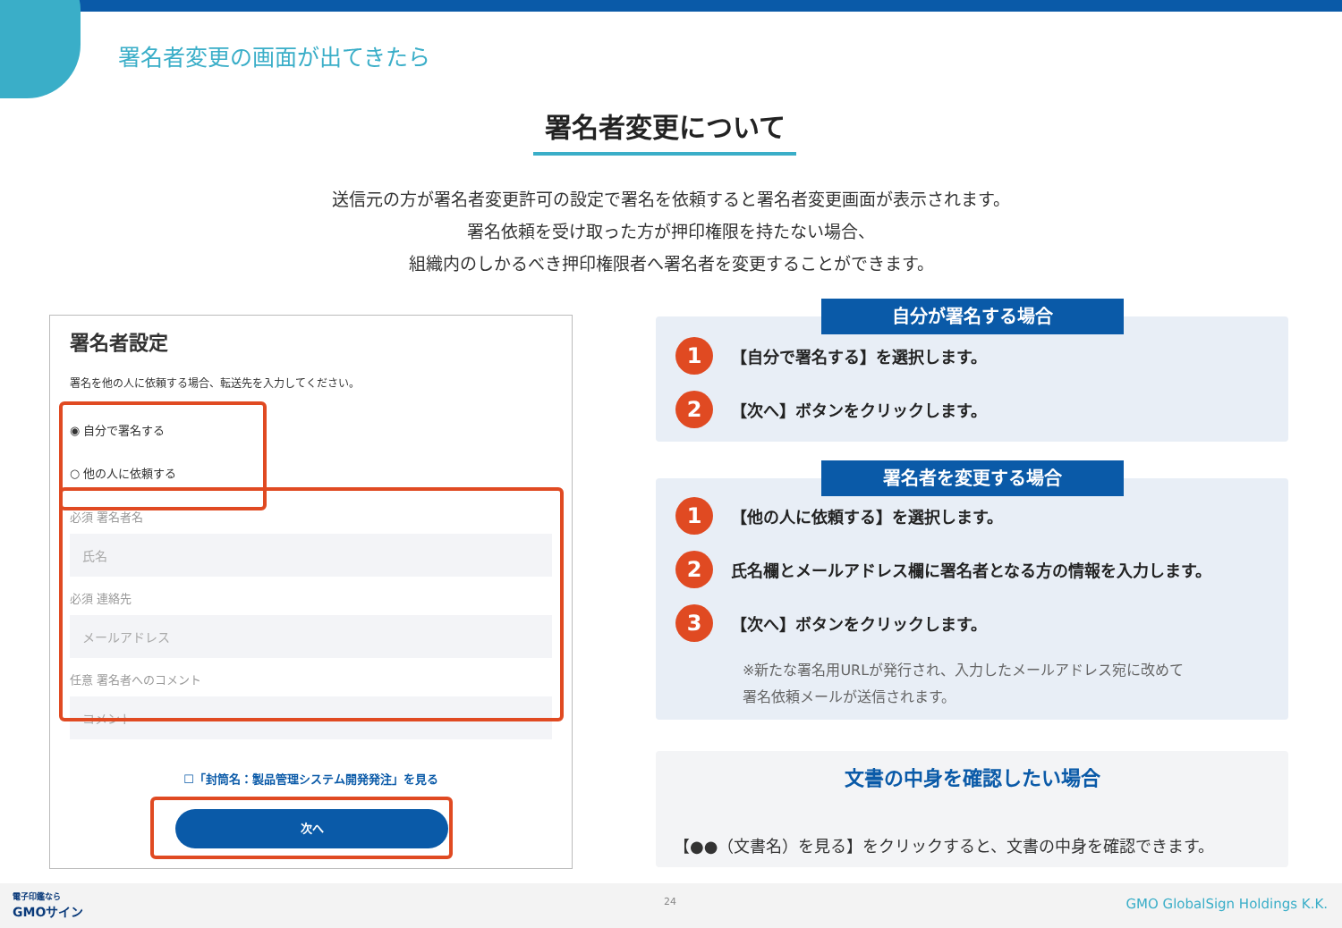署名者変更の画面が出てきたら
署名者変更について
送信元の方が署名者変更許可の設定で署名を依頼すると署名者変更画面が表示されます。
署名依頼を受け取った方が押印権限を持たない場合、
組織内のしかるべき押印権限者へ署名者を変更することができます。
署名者設定
署名を他の人に依頼する場合、転送先を入力してください。
◉ 自分で署名する
○ 他の人に依頼する
必須 署名者名
氏名
必須 連絡先
メールアドレス
任意 署名者へのコメント
コメント
☐「封筒名：製品管理システム開発発注」を見る
次へ
自分が署名する場合
1 【自分で署名する】を選択します。
2 【次へ】ボタンをクリックします。
署名者を変更する場合
1 【他の人に依頼する】を選択します。
2 氏名欄とメールアドレス欄に署名者となる方の情報を入力します。
3 【次へ】ボタンをクリックします。
※新たな署名用URLが発行され、入力したメールアドレス宛に改めて
署名依頼メールが送信されます。
文書の中身を確認したい場合
【●●（文書名）を見る】をクリックすると、文書の中身を確認できます。
電子印鑑なら
GMOサイン
24 GMO GlobalSign Holdings K.K.